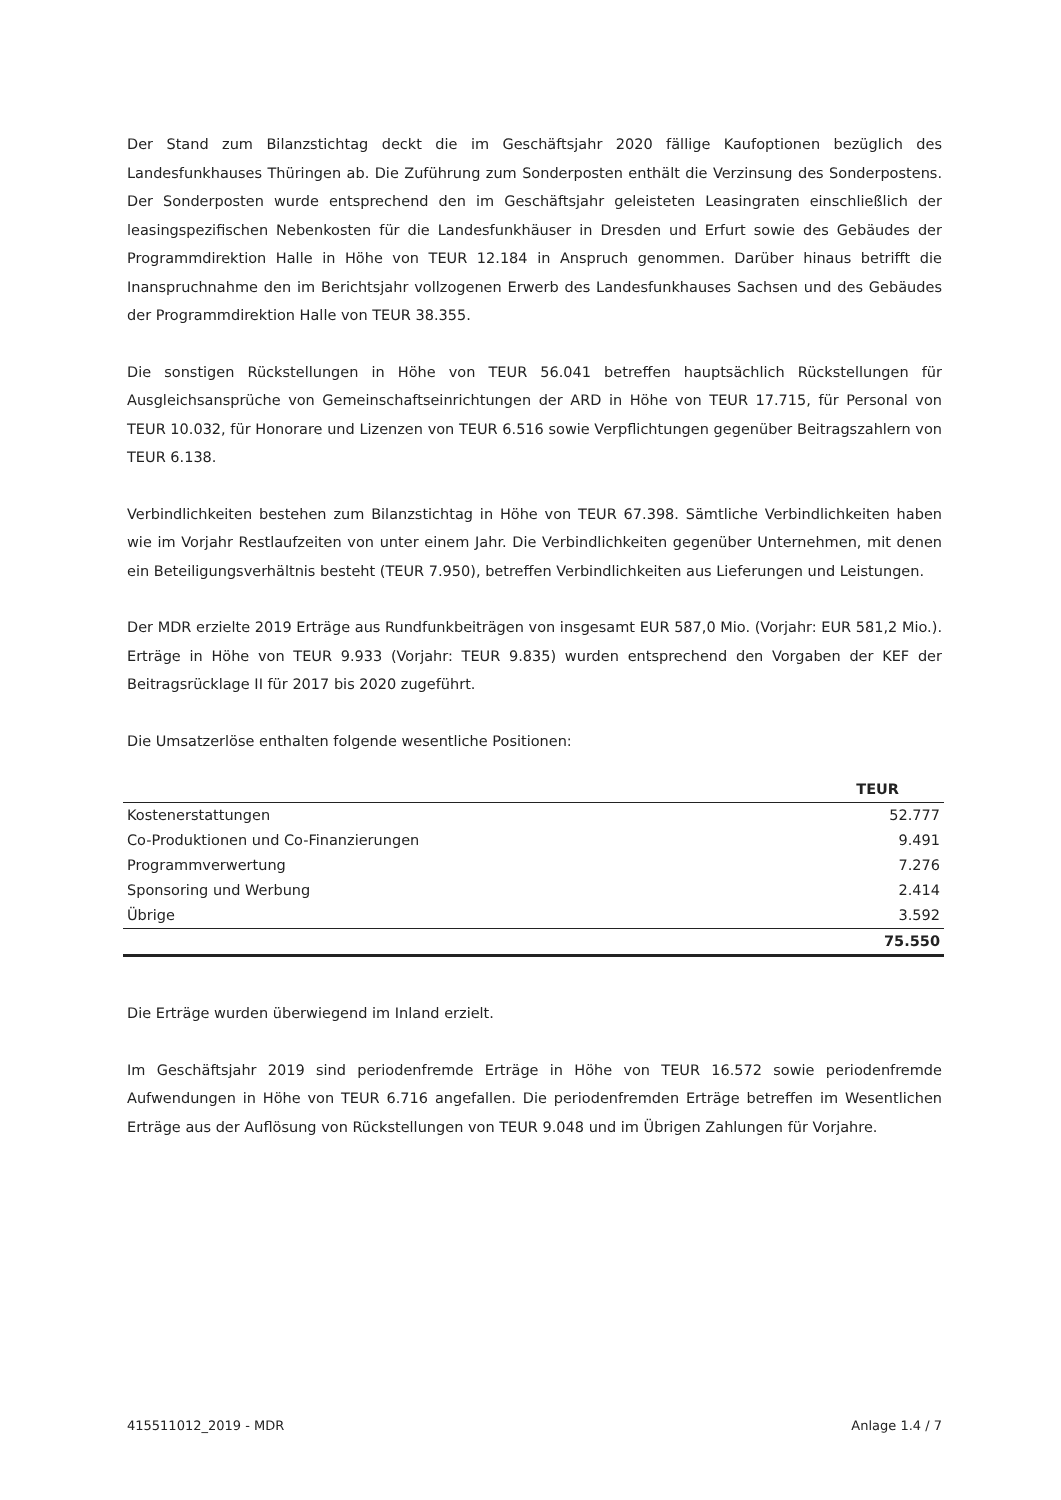Der Stand zum Bilanzstichtag deckt die im Geschäftsjahr 2020 fällige Kaufoptionen bezüglich des Landesfunkhauses Thüringen ab. Die Zuführung zum Sonderposten enthält die Verzinsung des Sonderpostens. Der Sonderposten wurde entsprechend den im Geschäftsjahr geleisteten Leasingraten einschließlich der leasingspezifischen Nebenkosten für die Landesfunkhäuser in Dresden und Erfurt sowie des Gebäudes der Programmdirektion Halle in Höhe von TEUR 12.184 in Anspruch genommen. Darüber hinaus betrifft die Inanspruchnahme den im Berichtsjahr vollzogenen Erwerb des Landesfunkhauses Sachsen und des Gebäudes der Programmdirektion Halle von TEUR 38.355.
Die sonstigen Rückstellungen in Höhe von TEUR 56.041 betreffen hauptsächlich Rückstellungen für Ausgleichsansprüche von Gemeinschaftseinrichtungen der ARD in Höhe von TEUR 17.715, für Personal von TEUR 10.032, für Honorare und Lizenzen von TEUR 6.516 sowie Verpflichtungen gegenüber Beitragszahlern von TEUR 6.138.
Verbindlichkeiten bestehen zum Bilanzstichtag in Höhe von TEUR 67.398. Sämtliche Verbindlichkeiten haben wie im Vorjahr Restlaufzeiten von unter einem Jahr. Die Verbindlichkeiten gegenüber Unternehmen, mit denen ein Beteiligungsverhältnis besteht (TEUR 7.950), betreffen Verbindlichkeiten aus Lieferungen und Leistungen.
Der MDR erzielte 2019 Erträge aus Rundfunkbeiträgen von insgesamt EUR 587,0 Mio. (Vorjahr: EUR 581,2 Mio.). Erträge in Höhe von TEUR 9.933 (Vorjahr: TEUR 9.835) wurden entsprechend den Vorgaben der KEF der Beitragsrücklage II für 2017 bis 2020 zugeführt.
Die Umsatzerlöse enthalten folgende wesentliche Positionen:
| | TEUR |
| --- | --- |
| Kostenerstattungen | 52.777 |
| Co-Produktionen und Co-Finanzierungen | 9.491 |
| Programmverwertung | 7.276 |
| Sponsoring und Werbung | 2.414 |
| Übrige | 3.592 |
| | 75.550 |
Die Erträge wurden überwiegend im Inland erzielt.
Im Geschäftsjahr 2019 sind periodenfremde Erträge in Höhe von TEUR 16.572 sowie periodenfremde Aufwendungen in Höhe von TEUR 6.716 angefallen. Die periodenfremden Erträge betreffen im Wesentlichen Erträge aus der Auflösung von Rückstellungen von TEUR 9.048 und im Übrigen Zahlungen für Vorjahre.
415511012_2019 - MDR Anlage 1.4 / 7